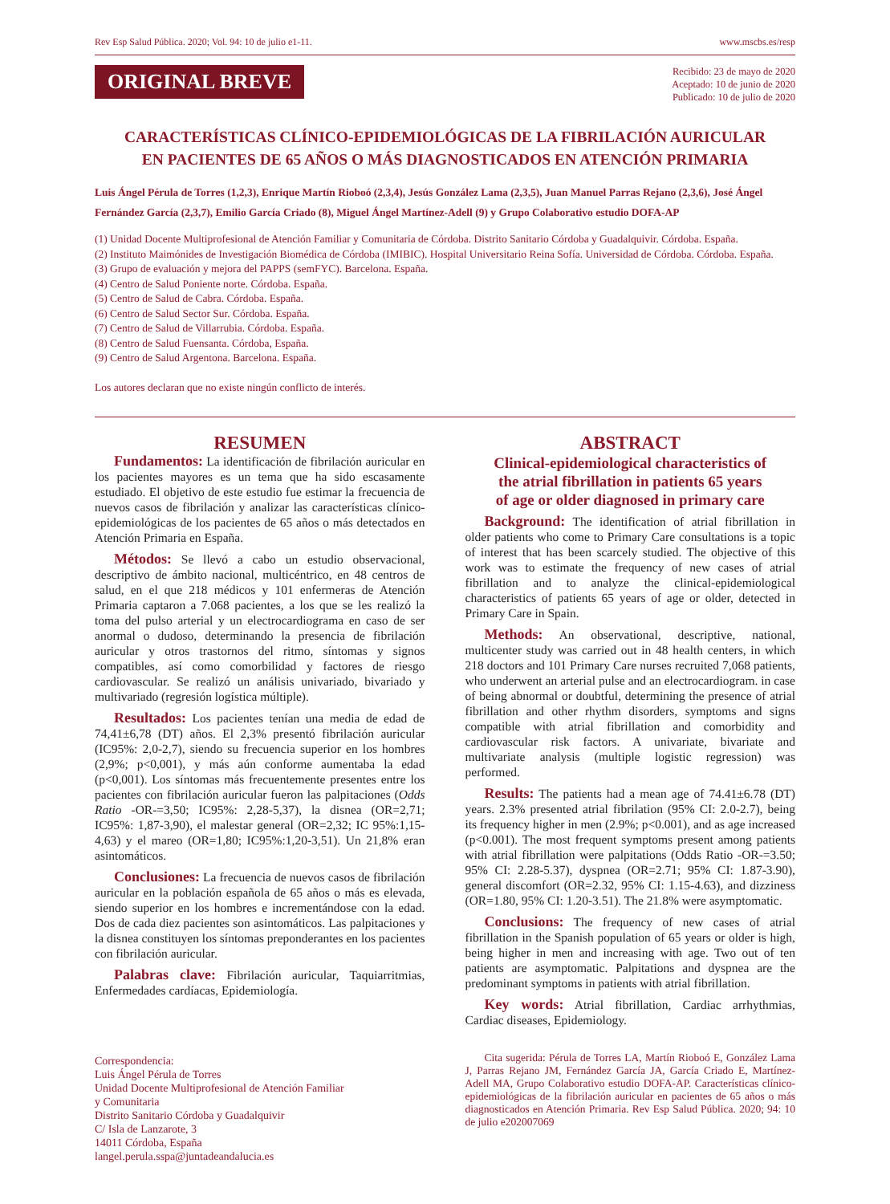Rev Esp Salud Pública. 2020; Vol. 94: 10 de julio e1-11. www.mscbs.es/resp
ORIGINAL BREVE
Recibido: 23 de mayo de 2020
Aceptado: 10 de junio de 2020
Publicado: 10 de julio de 2020
CARACTERÍSTICAS CLÍNICO-EPIDEMIOLÓGICAS DE LA FIBRILACIÓN AURICULAR
EN PACIENTES DE 65 AÑOS O MÁS DIAGNOSTICADOS EN ATENCIÓN PRIMARIA
Luis Ángel Pérula de Torres (1,2,3), Enrique Martín Rioboó (2,3,4), Jesús González Lama (2,3,5), Juan Manuel Parras Rejano (2,3,6), José Ángel Fernández García (2,3,7), Emilio García Criado (8), Miguel Ángel Martínez-Adell (9) y Grupo Colaborativo estudio DOFA-AP
(1) Unidad Docente Multiprofesional de Atención Familiar y Comunitaria de Córdoba. Distrito Sanitario Córdoba y Guadalquivir. Córdoba. España.
(2) Instituto Maimónides de Investigación Biomédica de Córdoba (IMIBIC). Hospital Universitario Reina Sofía. Universidad de Córdoba. Córdoba. España.
(3) Grupo de evaluación y mejora del PAPPS (semFYC). Barcelona. España.
(4) Centro de Salud Poniente norte. Córdoba. España.
(5) Centro de Salud de Cabra. Córdoba. España.
(6) Centro de Salud Sector Sur. Córdoba. España.
(7) Centro de Salud de Villarrubia. Córdoba. España.
(8) Centro de Salud Fuensanta. Córdoba, España.
(9) Centro de Salud Argentona. Barcelona. España.
Los autores declaran que no existe ningún conflicto de interés.
RESUMEN
Fundamentos: La identificación de fibrilación auricular en los pacientes mayores es un tema que ha sido escasamente estudiado. El objetivo de este estudio fue estimar la frecuencia de nuevos casos de fibrilación y analizar las características clínico-epidemiológicas de los pacientes de 65 años o más detectados en Atención Primaria en España.
Métodos: Se llevó a cabo un estudio observacional, descriptivo de ámbito nacional, multicéntrico, en 48 centros de salud, en el que 218 médicos y 101 enfermeras de Atención Primaria captaron a 7.068 pacientes, a los que se les realizó la toma del pulso arterial y un electrocardiograma en caso de ser anormal o dudoso, determinando la presencia de fibrilación auricular y otros trastornos del ritmo, síntomas y signos compatibles, así como comorbilidad y factores de riesgo cardiovascular. Se realizó un análisis univariado, bivariado y multivariado (regresión logística múltiple).
Resultados: Los pacientes tenían una media de edad de 74,41±6,78 (DT) años. El 2,3% presentó fibrilación auricular (IC95%: 2,0-2,7), siendo su frecuencia superior en los hombres (2,9%; p<0,001), y más aún conforme aumentaba la edad (p<0,001). Los síntomas más frecuentemente presentes entre los pacientes con fibrilación auricular fueron las palpitaciones (Odds Ratio -OR-=3,50; IC95%: 2,28-5,37), la disnea (OR=2,71; IC95%: 1,87-3,90), el malestar general (OR=2,32; IC 95%:1,15-4,63) y el mareo (OR=1,80; IC95%:1,20-3,51). Un 21,8% eran asintomáticos.
Conclusiones: La frecuencia de nuevos casos de fibrilación auricular en la población española de 65 años o más es elevada, siendo superior en los hombres e incrementándose con la edad. Dos de cada diez pacientes son asintomáticos. Las palpitaciones y la disnea constituyen los síntomas preponderantes en los pacientes con fibrilación auricular.
Palabras clave: Fibrilación auricular, Taquiarritmias, Enfermedades cardíacas, Epidemiología.
Correspondencia:
Luis Ángel Pérula de Torres
Unidad Docente Multiprofesional de Atención Familiar
y Comunitaria
Distrito Sanitario Córdoba y Guadalquivir
C/ Isla de Lanzarote, 3
14011 Córdoba, España
langel.perula.sspa@juntadeandalucia.es
ABSTRACT
Clinical-epidemiological characteristics of
the atrial fibrillation in patients 65 years
of age or older diagnosed in primary care
Background: The identification of atrial fibrillation in older patients who come to Primary Care consultations is a topic of interest that has been scarcely studied. The objective of this work was to estimate the frequency of new cases of atrial fibrillation and to analyze the clinical-epidemiological characteristics of patients 65 years of age or older, detected in Primary Care in Spain.
Methods: An observational, descriptive, national, multicenter study was carried out in 48 health centers, in which 218 doctors and 101 Primary Care nurses recruited 7,068 patients, who underwent an arterial pulse and an electrocardiogram. in case of being abnormal or doubtful, determining the presence of atrial fibrillation and other rhythm disorders, symptoms and signs compatible with atrial fibrillation and comorbidity and cardiovascular risk factors. A univariate, bivariate and multivariate analysis (multiple logistic regression) was performed.
Results: The patients had a mean age of 74.41±6.78 (DT) years. 2.3% presented atrial fibrilation (95% CI: 2.0-2.7), being its frequency higher in men (2.9%; p<0.001), and as age increased (p<0.001). The most frequent symptoms present among patients with atrial fibrillation were palpitations (Odds Ratio -OR-=3.50; 95% CI: 2.28-5.37), dyspnea (OR=2.71; 95% CI: 1.87-3.90), general discomfort (OR=2.32, 95% CI: 1.15-4.63), and dizziness (OR=1.80, 95% CI: 1.20-3.51). The 21.8% were asymptomatic.
Conclusions: The frequency of new cases of atrial fibrillation in the Spanish population of 65 years or older is high, being higher in men and increasing with age. Two out of ten patients are asymptomatic. Palpitations and dyspnea are the predominant symptoms in patients with atrial fibrillation.
Key words: Atrial fibrillation, Cardiac arrhythmias, Cardiac diseases, Epidemiology.
Cita sugerida: Pérula de Torres LA, Martín Rioboó E, González Lama J, Parras Rejano JM, Fernández García JA, García Criado E, Martínez-Adell MA, Grupo Colaborativo estudio DOFA-AP. Características clínico-epidemiológicas de la fibrilación auricular en pacientes de 65 años o más diagnosticados en Atención Primaria. Rev Esp Salud Pública. 2020; 94: 10 de julio e202007069